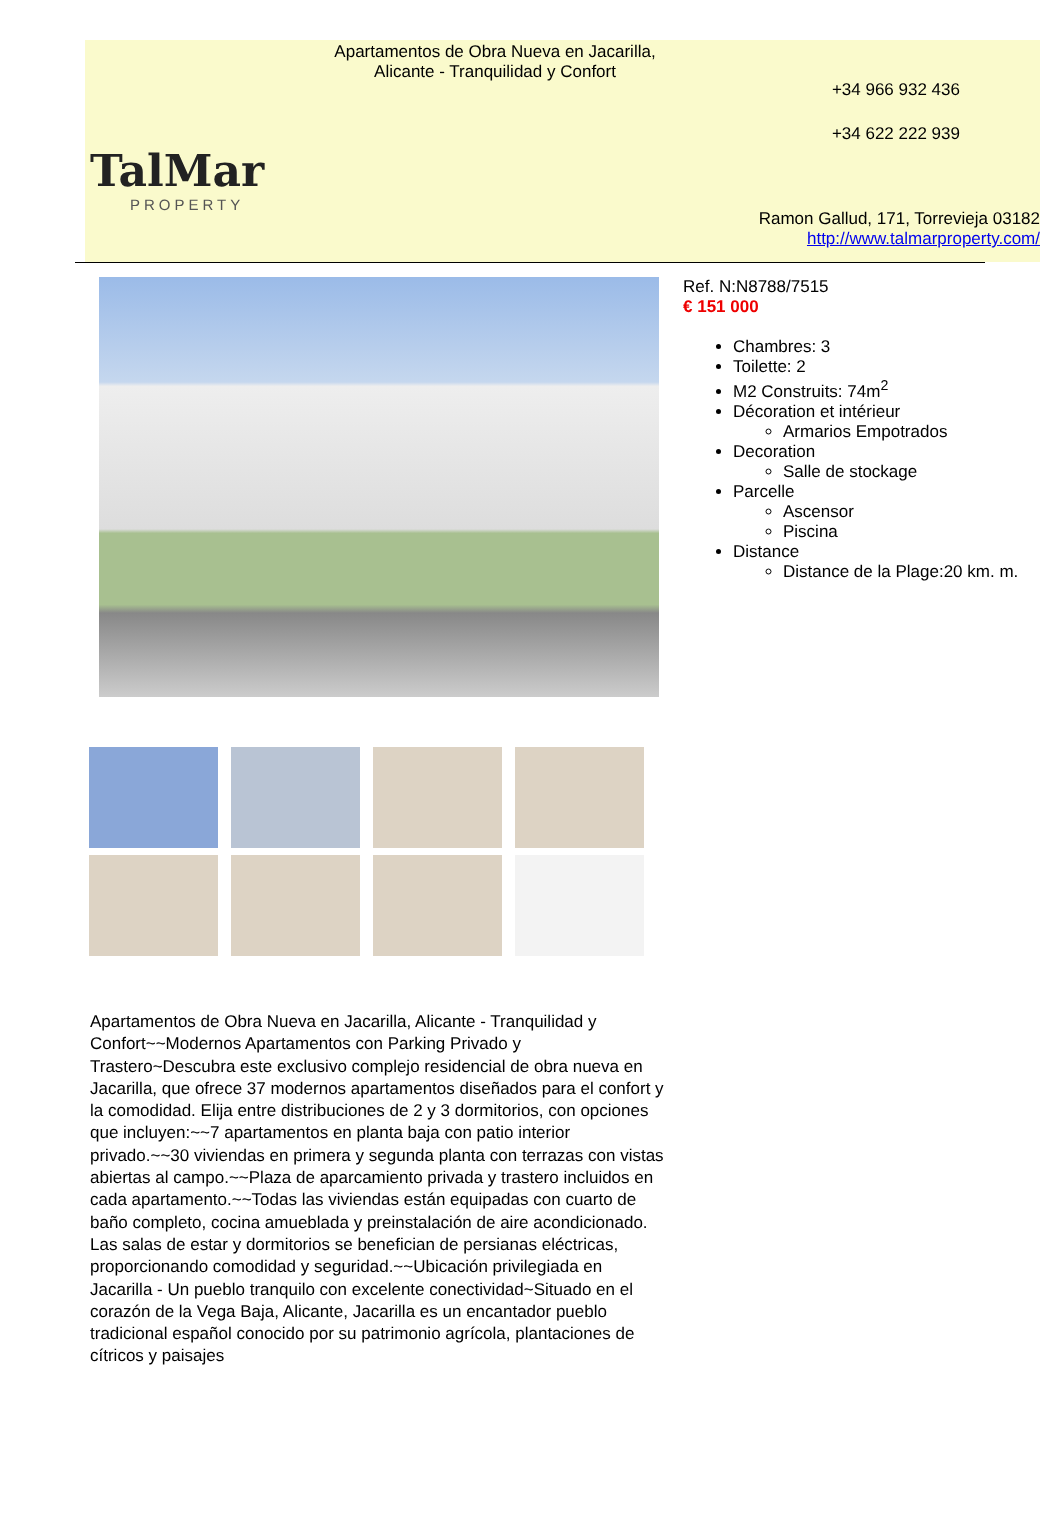TalMar
PROPERTY
Apartamentos de Obra Nueva en Jacarilla, Alicante - Tranquilidad y Confort
+34 966 932 436
+34 622 222 939
Ramon Gallud, 171, Torrevieja 03182
http://www.talmarproperty.com/
Ref. N:N8788/7515
€ 151 000
Chambres: 3
Toilette: 2
M2 Construits: 74m<sup>2</sup>
Décoration et intérieur
Armarios Empotrados
Decoration
Salle de stockage
Parcelle
Ascensor
Piscina
Distance
Distance de la Plage:20 km. m.
Apartamentos de Obra Nueva en Jacarilla, Alicante - Tranquilidad y Confort~~Modernos Apartamentos con Parking Privado y Trastero~Descubra este exclusivo complejo residencial de obra nueva en Jacarilla, que ofrece 37 modernos apartamentos diseñados para el confort y la comodidad. Elija entre distribuciones de 2 y 3 dormitorios, con opciones que incluyen:~~7 apartamentos en planta baja con patio interior privado.~~30 viviendas en primera y segunda planta con terrazas con vistas abiertas al campo.~~Plaza de aparcamiento privada y trastero incluidos en cada apartamento.~~Todas las viviendas están equipadas con cuarto de baño completo, cocina amueblada y preinstalación de aire acondicionado. Las salas de estar y dormitorios se benefician de persianas eléctricas, proporcionando comodidad y seguridad.~~Ubicación privilegiada en Jacarilla - Un pueblo tranquilo con excelente conectividad~Situado en el corazón de la Vega Baja, Alicante, Jacarilla es un encantador pueblo tradicional español conocido por su patrimonio agrícola, plantaciones de cítricos y paisajes